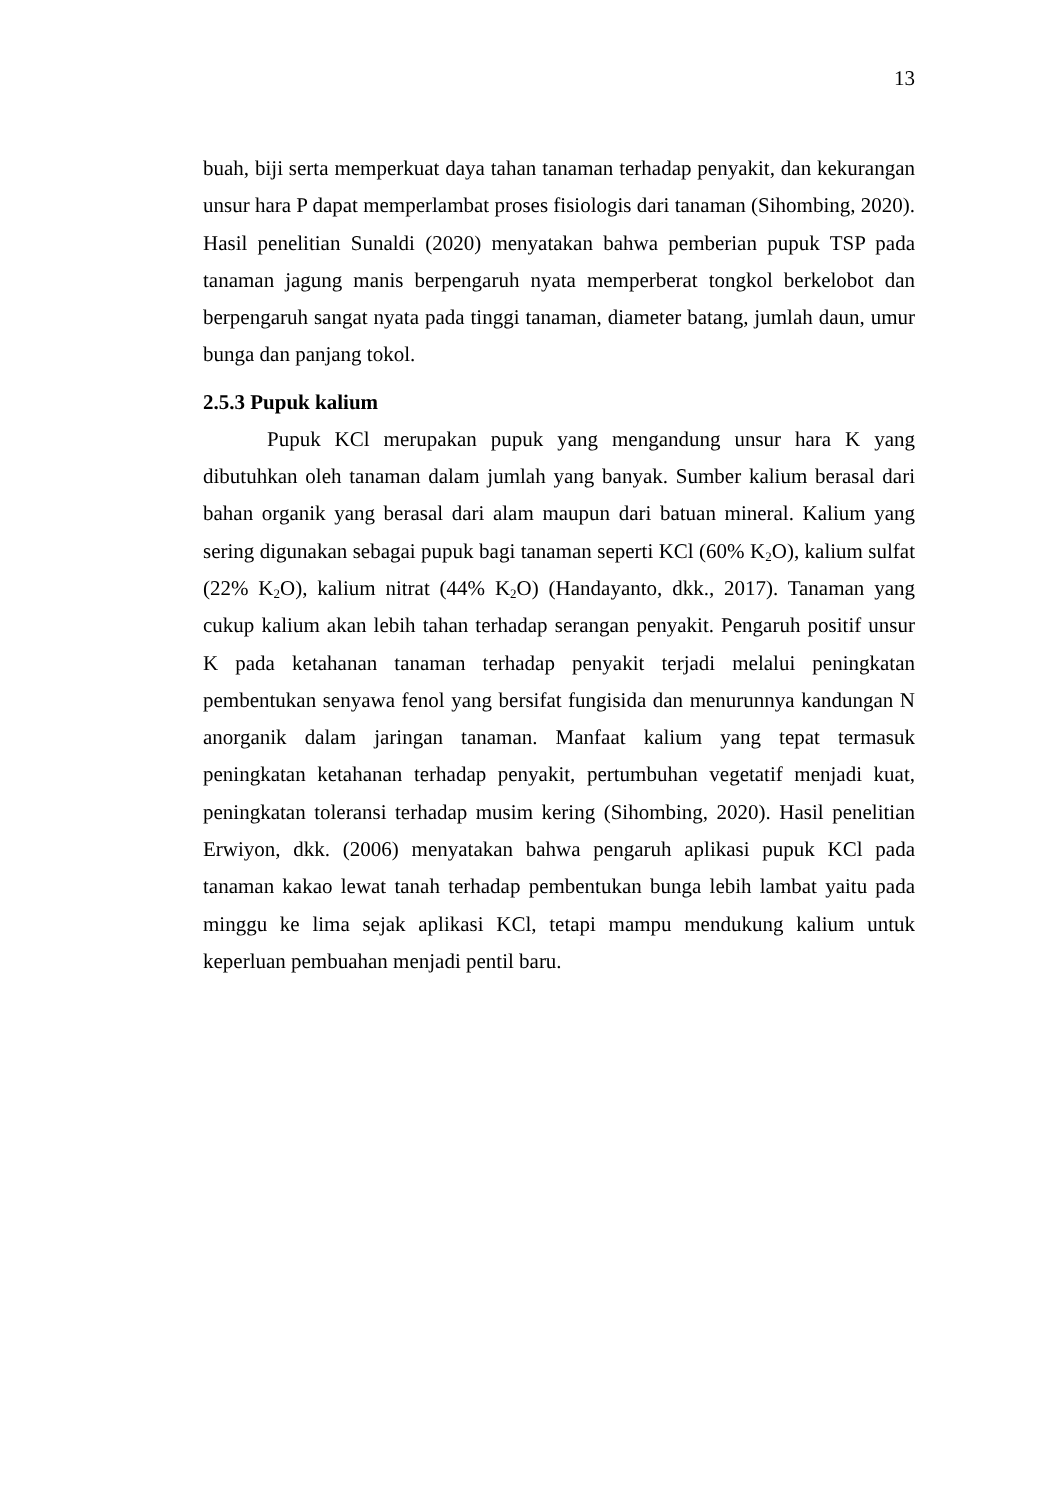13
buah, biji serta memperkuat daya tahan tanaman terhadap penyakit, dan kekurangan unsur hara P dapat memperlambat proses fisiologis dari tanaman (Sihombing, 2020). Hasil penelitian Sunaldi (2020) menyatakan bahwa pemberian pupuk TSP pada tanaman jagung manis berpengaruh nyata memperberat tongkol berkelobot dan berpengaruh sangat nyata pada tinggi tanaman, diameter batang, jumlah daun, umur bunga dan panjang tokol.
2.5.3 Pupuk kalium
Pupuk KCl merupakan pupuk yang mengandung unsur hara K yang dibutuhkan oleh tanaman dalam jumlah yang banyak. Sumber kalium berasal dari bahan organik yang berasal dari alam maupun dari batuan mineral. Kalium yang sering digunakan sebagai pupuk bagi tanaman seperti KCl (60% K<sub>2</sub>O), kalium sulfat (22% K<sub>2</sub>O), kalium nitrat (44% K<sub>2</sub>O) (Handayanto, dkk., 2017). Tanaman yang cukup kalium akan lebih tahan terhadap serangan penyakit. Pengaruh positif unsur K pada ketahanan tanaman terhadap penyakit terjadi melalui peningkatan pembentukan senyawa fenol yang bersifat fungisida dan menurunnya kandungan N anorganik dalam jaringan tanaman. Manfaat kalium yang tepat termasuk peningkatan ketahanan terhadap penyakit, pertumbuhan vegetatif menjadi kuat, peningkatan toleransi terhadap musim kering (Sihombing, 2020). Hasil penelitian Erwiyon, dkk. (2006) menyatakan bahwa pengaruh aplikasi pupuk KCl pada tanaman kakao lewat tanah terhadap pembentukan bunga lebih lambat yaitu pada minggu ke lima sejak aplikasi KCl, tetapi mampu mendukung kalium untuk keperluan pembuahan menjadi pentil baru.